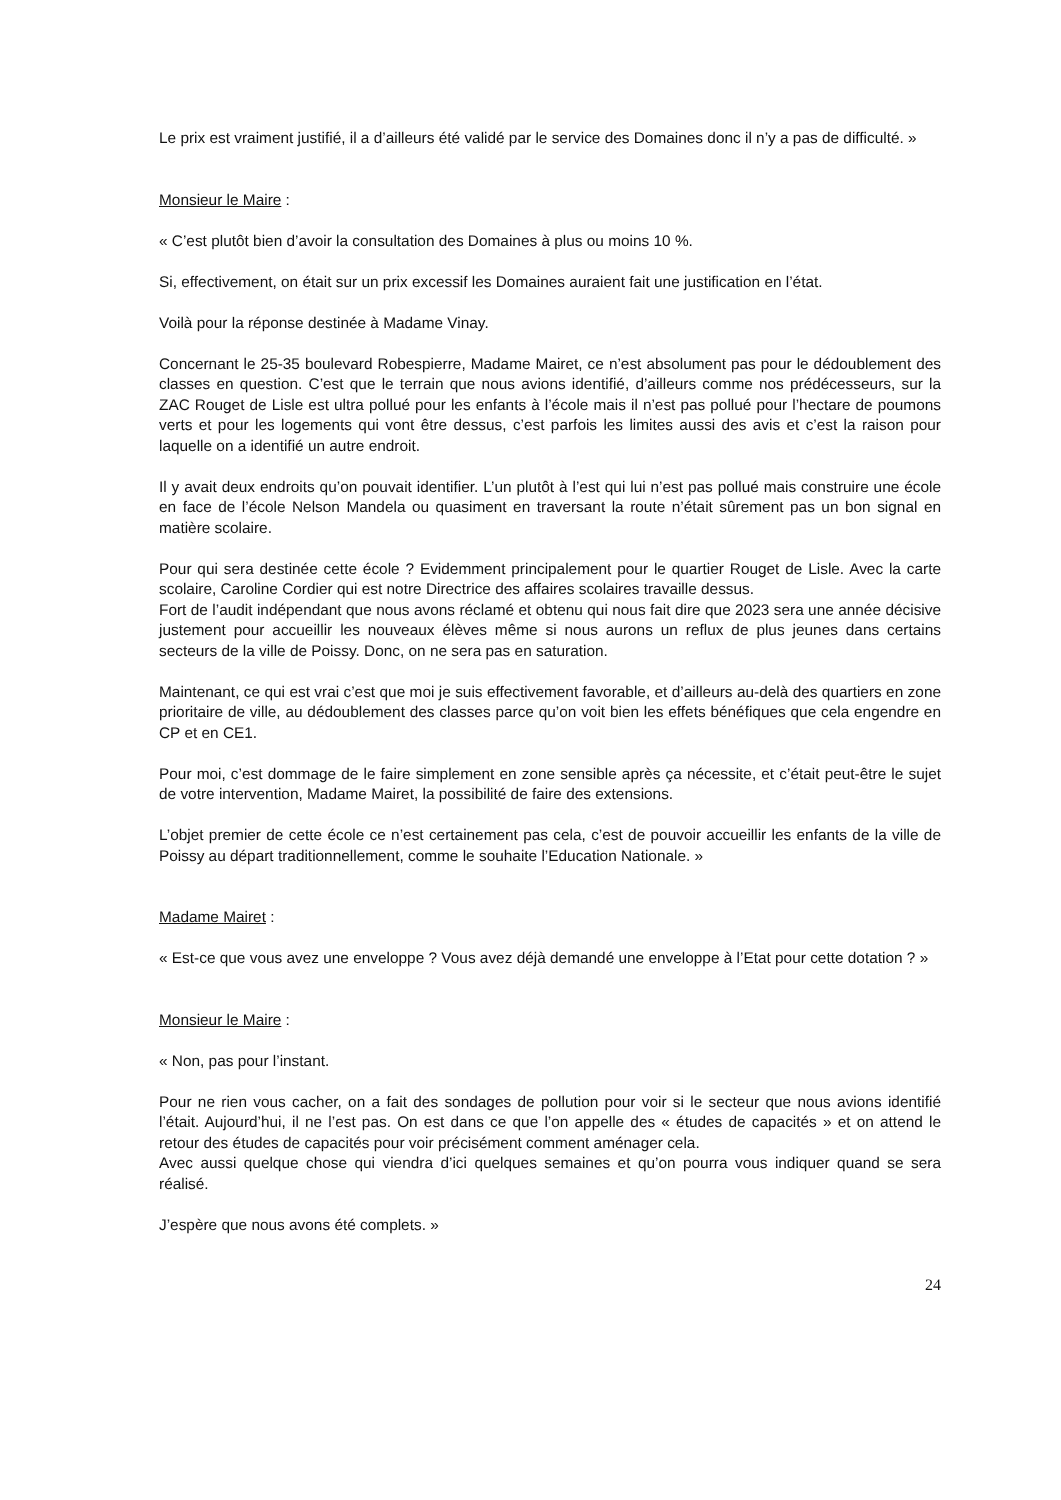Le prix est vraiment justifié, il a d’ailleurs été validé par le service des Domaines donc il n’y a pas de difficulté. »
Monsieur le Maire :
« C’est plutôt bien d’avoir la consultation des Domaines à plus ou moins 10 %.
Si, effectivement, on était sur un prix excessif les Domaines auraient fait une justification en l’état.
Voilà pour la réponse destinée à Madame Vinay.
Concernant le 25-35 boulevard Robespierre, Madame Mairet, ce n’est absolument pas pour le dédoublement des classes en question. C’est que le terrain que nous avions identifié, d’ailleurs comme nos prédécesseurs, sur la ZAC Rouget de Lisle est ultra pollué pour les enfants à l’école mais il n’est pas pollué pour l’hectare de poumons verts et pour les logements qui vont être dessus, c’est parfois les limites aussi des avis et c’est la raison pour laquelle on a identifié un autre endroit.
Il y avait deux endroits qu’on pouvait identifier. L’un plutôt à l’est qui lui n’est pas pollué mais construire une école en face de l’école Nelson Mandela ou quasiment en traversant la route n’était sûrement pas un bon signal en matière scolaire.
Pour qui sera destinée cette école ? Evidemment principalement pour le quartier Rouget de Lisle. Avec la carte scolaire, Caroline Cordier qui est notre Directrice des affaires scolaires travaille dessus.
Fort de l’audit indépendant que nous avons réclamé et obtenu qui nous fait dire que 2023 sera une année décisive justement pour accueillir les nouveaux élèves même si nous aurons un reflux de plus jeunes dans certains secteurs de la ville de Poissy. Donc, on ne sera pas en saturation.
Maintenant, ce qui est vrai c’est que moi je suis effectivement favorable, et d’ailleurs au-delà des quartiers en zone prioritaire de ville, au dédoublement des classes parce qu’on voit bien les effets bénéfiques que cela engendre en CP et en CE1.
Pour moi, c’est dommage de le faire simplement en zone sensible après ça nécessite, et c’était peut-être le sujet de votre intervention, Madame Mairet, la possibilité de faire des extensions.
L’objet premier de cette école ce n’est certainement pas cela, c’est de pouvoir accueillir les enfants de la ville de Poissy au départ traditionnellement, comme le souhaite l’Education Nationale. »
Madame Mairet :
« Est-ce que vous avez une enveloppe ? Vous avez déjà demandé une enveloppe à l’Etat pour cette dotation ? »
Monsieur le Maire :
« Non, pas pour l’instant.
Pour ne rien vous cacher, on a fait des sondages de pollution pour voir si le secteur que nous avions identifié l’était. Aujourd’hui, il ne l’est pas. On est dans ce que l’on appelle des « études de capacités » et on attend le retour des études de capacités pour voir précisément comment aménager cela.
Avec aussi quelque chose qui viendra d’ici quelques semaines et qu’on pourra vous indiquer quand se sera réalisé.
J’espère que nous avons été complets. »
24